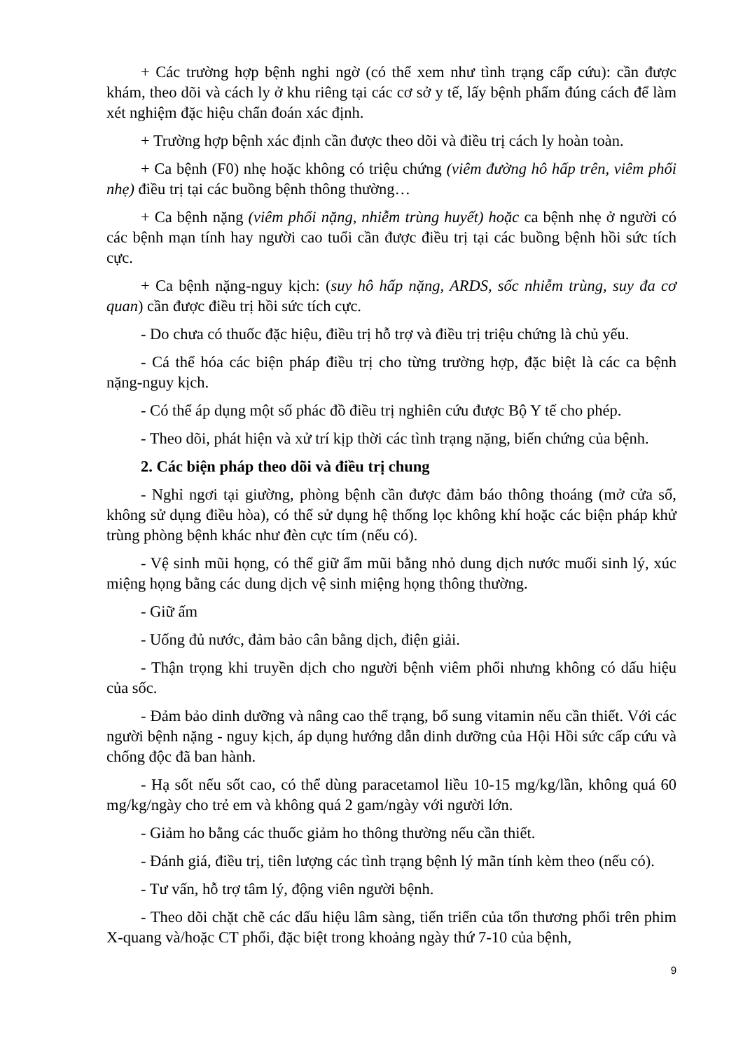+ Các trường hợp bệnh nghi ngờ (có thể xem như tình trạng cấp cứu): cần được khám, theo dõi và cách ly ở khu riêng tại các cơ sở y tế, lấy bệnh phẩm đúng cách để làm xét nghiệm đặc hiệu chẩn đoán xác định.
+ Trường hợp bệnh xác định cần được theo dõi và điều trị cách ly hoàn toàn.
+ Ca bệnh (F0) nhẹ hoặc không có triệu chứng (viêm đường hô hấp trên, viêm phổi nhẹ) điều trị tại các buồng bệnh thông thường…
+ Ca bệnh nặng (viêm phổi nặng, nhiễm trùng huyết) hoặc ca bệnh nhẹ ở người có các bệnh mạn tính hay người cao tuổi cần được điều trị tại các buồng bệnh hồi sức tích cực.
+ Ca bệnh nặng-nguy kịch: (suy hô hấp nặng, ARDS, sốc nhiễm trùng, suy đa cơ quan) cần được điều trị hồi sức tích cực.
- Do chưa có thuốc đặc hiệu, điều trị hỗ trợ và điều trị triệu chứng là chủ yếu.
- Cá thể hóa các biện pháp điều trị cho từng trường hợp, đặc biệt là các ca bệnh nặng-nguy kịch.
- Có thể áp dụng một số phác đồ điều trị nghiên cứu được Bộ Y tế cho phép.
- Theo dõi, phát hiện và xử trí kịp thời các tình trạng nặng, biến chứng của bệnh.
2. Các biện pháp theo dõi và điều trị chung
- Nghỉ ngơi tại giường, phòng bệnh cần được đảm báo thông thoáng (mở cửa sổ, không sử dụng điều hòa), có thể sử dụng hệ thống lọc không khí hoặc các biện pháp khử trùng phòng bệnh khác như đèn cực tím (nếu có).
- Vệ sinh mũi họng, có thể giữ ẩm mũi bằng nhỏ dung dịch nước muối sinh lý, xúc miệng họng bằng các dung dịch vệ sinh miệng họng thông thường.
- Giữ ấm
- Uống đủ nước, đảm bảo cân bằng dịch, điện giải.
- Thận trọng khi truyền dịch cho người bệnh viêm phổi nhưng không có dấu hiệu của sốc.
- Đảm bảo dinh dưỡng và nâng cao thể trạng, bổ sung vitamin nếu cần thiết. Với các người bệnh nặng - nguy kịch, áp dụng hướng dẫn dinh dưỡng của Hội Hồi sức cấp cứu và chống độc đã ban hành.
- Hạ sốt nếu sốt cao, có thể dùng paracetamol liều 10-15 mg/kg/lần, không quá 60 mg/kg/ngày cho trẻ em và không quá 2 gam/ngày với người lớn.
- Giảm ho bằng các thuốc giảm ho thông thường nếu cần thiết.
- Đánh giá, điều trị, tiên lượng các tình trạng bệnh lý mãn tính kèm theo (nếu có).
- Tư vấn, hỗ trợ tâm lý, động viên người bệnh.
- Theo dõi chặt chẽ các dấu hiệu lâm sàng, tiến triển của tổn thương phổi trên phim X-quang và/hoặc CT phổi, đặc biệt trong khoảng ngày thứ 7-10 của bệnh,
9